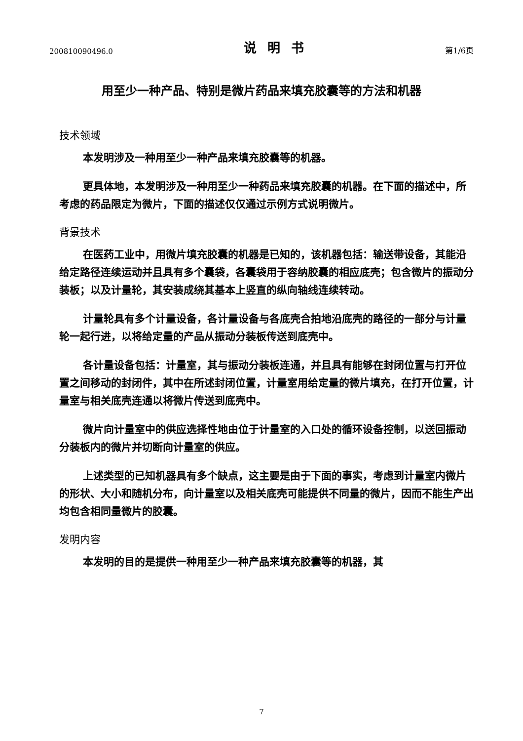200810090496.0 说明书 第1/6页
用至少一种产品、特别是微片药品来填充胶囊等的方法和机器
技术领域
本发明涉及一种用至少一种产品来填充胶囊等的机器。
更具体地，本发明涉及一种用至少一种药品来填充胶囊的机器。在下面的描述中，所考虑的药品限定为微片，下面的描述仅仅通过示例方式说明微片。
背景技术
在医药工业中，用微片填充胶囊的机器是已知的，该机器包括：输送带设备，其能沿给定路径连续运动并且具有多个囊袋，各囊袋用于容纳胶囊的相应底壳；包含微片的振动分装板；以及计量轮，其安装成绕其基本上竖直的纵向轴线连续转动。
计量轮具有多个计量设备，各计量设备与各底壳合拍地沿底壳的路径的一部分与计量轮一起行进，以将给定量的产品从振动分装板传送到底壳中。
各计量设备包括：计量室，其与振动分装板连通，并且具有能够在封闭位置与打开位置之间移动的封闭件，其中在所述封闭位置，计量室用给定量的微片填充，在打开位置，计量室与相关底壳连通以将微片传送到底壳中。
微片向计量室中的供应选择性地由位于计量室的入口处的循环设备控制，以送回振动分装板内的微片并切断向计量室的供应。
上述类型的已知机器具有多个缺点，这主要是由于下面的事实，考虑到计量室内微片的形状、大小和随机分布，向计量室以及相关底壳可能提供不同量的微片，因而不能生产出均包含相同量微片的胶囊。
发明内容
本发明的目的是提供一种用至少一种产品来填充胶囊等的机器，其
7